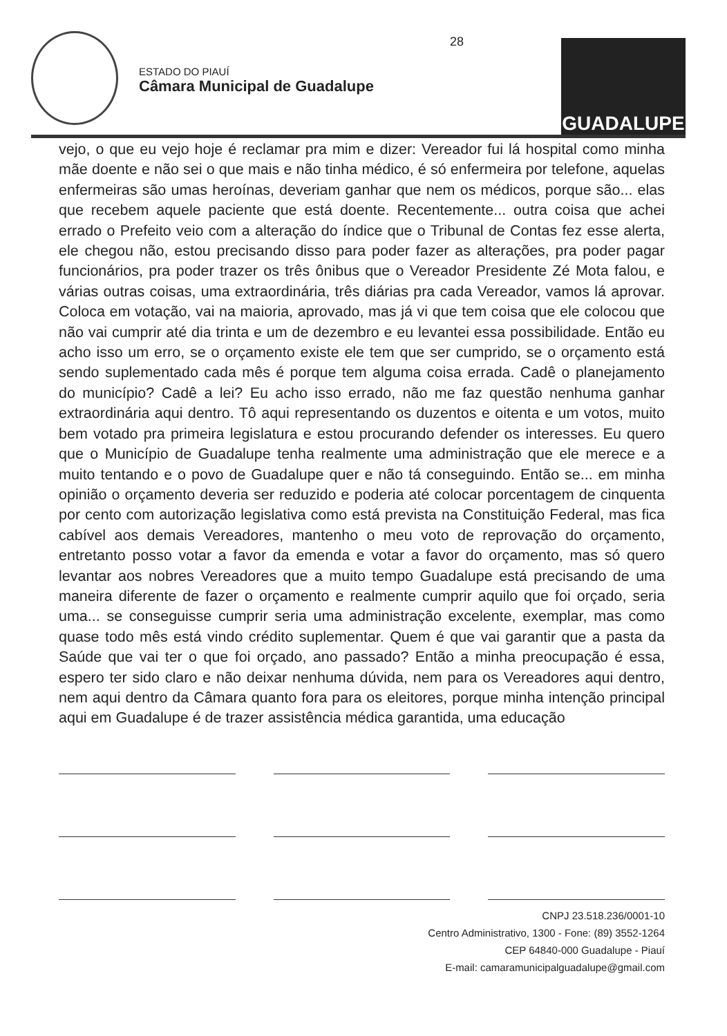ESTADO DO PIAUÍ
Câmara Municipal de Guadalupe
28
GUADALUPE
vejo, o que eu vejo hoje é reclamar pra mim e dizer: Vereador fui lá hospital como minha mãe doente e não sei o que mais e não tinha médico, é só enfermeira por telefone, aquelas enfermeiras são umas heroínas, deveriam ganhar que nem os médicos, porque são... elas que recebem aquele paciente que está doente. Recentemente... outra coisa que achei errado o Prefeito veio com a alteração do índice que o Tribunal de Contas fez esse alerta, ele chegou não, estou precisando disso para poder fazer as alterações, pra poder pagar funcionários, pra poder trazer os três ônibus que o Vereador Presidente Zé Mota falou, e várias outras coisas, uma extraordinária, três diárias pra cada Vereador, vamos lá aprovar. Coloca em votação, vai na maioria, aprovado, mas já vi que tem coisa que ele colocou que não vai cumprir até dia trinta e um de dezembro e eu levantei essa possibilidade. Então eu acho isso um erro, se o orçamento existe ele tem que ser cumprido, se o orçamento está sendo suplementado cada mês é porque tem alguma coisa errada. Cadê o planejamento do município? Cadê a lei? Eu acho isso errado, não me faz questão nenhuma ganhar extraordinária aqui dentro. Tô aqui representando os duzentos e oitenta e um votos, muito bem votado pra primeira legislatura e estou procurando defender os interesses. Eu quero que o Município de Guadalupe tenha realmente uma administração que ele merece e a muito tentando e o povo de Guadalupe quer e não tá conseguindo. Então se... em minha opinião o orçamento deveria ser reduzido e poderia até colocar porcentagem de cinquenta por cento com autorização legislativa como está prevista na Constituição Federal, mas fica cabível aos demais Vereadores, mantenho o meu voto de reprovação do orçamento, entretanto posso votar a favor da emenda e votar a favor do orçamento, mas só quero levantar aos nobres Vereadores que a muito tempo Guadalupe está precisando de uma maneira diferente de fazer o orçamento e realmente cumprir aquilo que foi orçado, seria uma... se conseguisse cumprir seria uma administração excelente, exemplar, mas como quase todo mês está vindo crédito suplementar. Quem é que vai garantir que a pasta da Saúde que vai ter o que foi orçado, ano passado? Então a minha preocupação é essa, espero ter sido claro e não deixar nenhuma dúvida, nem para os Vereadores aqui dentro, nem aqui dentro da Câmara quanto fora para os eleitores, porque minha intenção principal aqui em Guadalupe é de trazer assistência médica garantida, uma educação
CNPJ 23.518.236/0001-10
Centro Administrativo, 1300 - Fone: (89) 3552-1264
CEP 64840-000 Guadalupe - Piauí
E-mail: camaramunicipalguadalupe@gmail.com